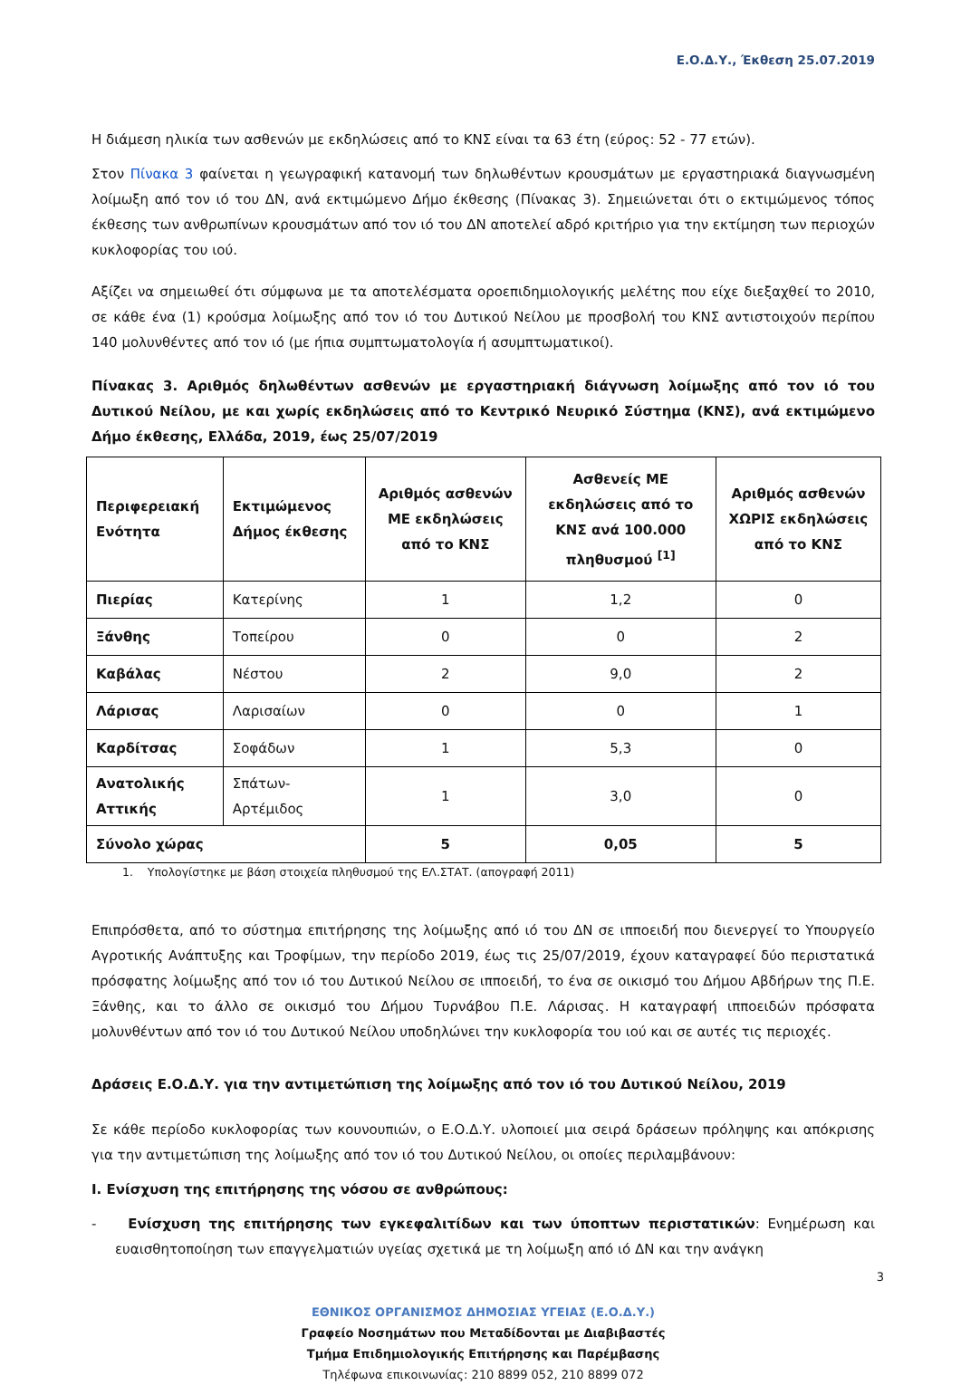Ε.Ο.Δ.Υ., Έκθεση 25.07.2019
Η διάμεση ηλικία των ασθενών με εκδηλώσεις από το ΚΝΣ είναι τα 63 έτη (εύρος: 52 - 77 ετών).
Στον Πίνακα 3 φαίνεται η γεωγραφική κατανομή των δηλωθέντων κρουσμάτων με εργαστηριακά διαγνωσμένη λοίμωξη από τον ιό του ΔΝ, ανά εκτιμώμενο Δήμο έκθεσης (Πίνακας 3). Σημειώνεται ότι ο εκτιμώμενος τόπος έκθεσης των ανθρωπίνων κρουσμάτων από τον ιό του ΔΝ αποτελεί αδρό κριτήριο για την εκτίμηση των περιοχών κυκλοφορίας του ιού.
Αξίζει να σημειωθεί ότι σύμφωνα με τα αποτελέσματα οροεπιδημιολογικής μελέτης που είχε διεξαχθεί το 2010, σε κάθε ένα (1) κρούσμα λοίμωξης από τον ιό του Δυτικού Νείλου με προσβολή του ΚΝΣ αντιστοιχούν περίπου 140 μολυνθέντες από τον ιό (με ήπια συμπτωματολογία ή ασυμπτωματικοί).
Πίνακας 3. Αριθμός δηλωθέντων ασθενών με εργαστηριακή διάγνωση λοίμωξης από τον ιό του Δυτικού Νείλου, με και χωρίς εκδηλώσεις από το Κεντρικό Νευρικό Σύστημα (ΚΝΣ), ανά εκτιμώμενο Δήμο έκθεσης, Ελλάδα, 2019, έως 25/07/2019
| Περιφερειακή Ενότητα | Εκτιμώμενος Δήμος έκθεσης | Αριθμός ασθενών ΜΕ εκδηλώσεις από το ΚΝΣ | Ασθενείς ΜΕ εκδηλώσεις από το ΚΝΣ ανά 100.000 πληθυσμού <sup>[1]</sup> | Αριθμός ασθενών ΧΩΡΙΣ εκδηλώσεις από το ΚΝΣ |
| --- | --- | --- | --- | --- |
| Πιερίας | Κατερίνης | 1 | 1,2 | 0 |
| Ξάνθης | Τοπείρου | 0 | 0 | 2 |
| Καβάλας | Νέστου | 2 | 9,0 | 2 |
| Λάρισας | Λαρισαίων | 0 | 0 | 1 |
| Καρδίτσας | Σοφάδων | 1 | 5,3 | 0 |
| Ανατολικής Αττικής | Σπάτων-Αρτέμιδος | 1 | 3,0 | 0 |
| Σύνολο χώρας | | 5 | 0,05 | 5 |
1. Υπολογίστηκε με βάση στοιχεία πληθυσμού της ΕΛ.ΣΤΑΤ. (απογραφή 2011)
Επιπρόσθετα, από το σύστημα επιτήρησης της λοίμωξης από ιό του ΔΝ σε ιπποειδή που διενεργεί το Υπουργείο Αγροτικής Ανάπτυξης και Τροφίμων, την περίοδο 2019, έως τις 25/07/2019, έχουν καταγραφεί δύο περιστατικά πρόσφατης λοίμωξης από τον ιό του Δυτικού Νείλου σε ιπποειδή, το ένα σε οικισμό του Δήμου Αβδήρων της Π.Ε. Ξάνθης, και το άλλο σε οικισμό του Δήμου Τυρνάβου Π.Ε. Λάρισας. Η καταγραφή ιπποειδών πρόσφατα μολυνθέντων από τον ιό του Δυτικού Νείλου υποδηλώνει την κυκλοφορία του ιού και σε αυτές τις περιοχές.
Δράσεις Ε.Ο.Δ.Υ. για την αντιμετώπιση της λοίμωξης από τον ιό του Δυτικού Νείλου, 2019
Σε κάθε περίοδο κυκλοφορίας των κουνουπιών, ο Ε.Ο.Δ.Υ. υλοποιεί μια σειρά δράσεων πρόληψης και απόκρισης για την αντιμετώπιση της λοίμωξης από τον ιό του Δυτικού Νείλου, οι οποίες περιλαμβάνουν:
I. Ενίσχυση της επιτήρησης της νόσου σε ανθρώπους:
- Ενίσχυση της επιτήρησης των εγκεφαλιτίδων και των ύποπτων περιστατικών: Ενημέρωση και ευαισθητοποίηση των επαγγελματιών υγείας σχετικά με τη λοίμωξη από ιό ΔΝ και την ανάγκη
3
ΕΘΝΙΚΟΣ ΟΡΓΑΝΙΣΜΟΣ ΔΗΜΟΣΙΑΣ ΥΓΕΙΑΣ (Ε.Ο.Δ.Υ.)
Γραφείο Νοσημάτων που Μεταδίδονται με Διαβιβαστές
Τμήμα Επιδημιολογικής Επιτήρησης και Παρέμβασης
Τηλέφωνα επικοινωνίας: 210 8899 052, 210 8899 072